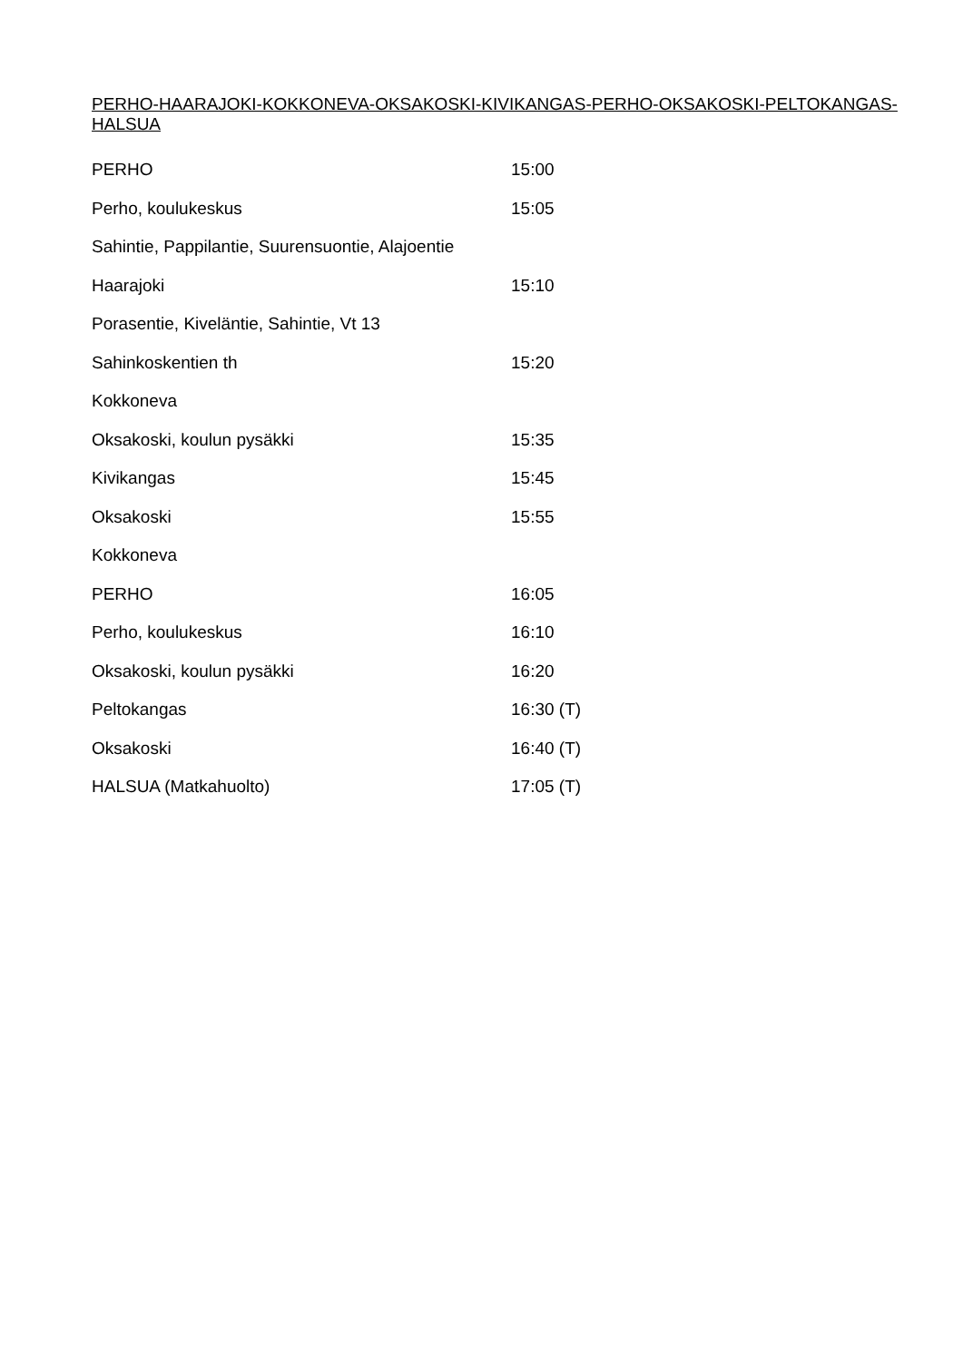PERHO-HAARAJOKI-KOKKONEVA-OKSAKOSKI-KIVIKANGAS-PERHO-OKSAKOSKI-PELTOKANGAS-HALSUA
| PERHO | 15:00 |
| Perho, koulukeskus | 15:05 |
| Sahintie, Pappilantie, Suurensuontie, Alajoentie | |
| Haarajoki | 15:10 |
| Porasentie, Kiveläntie, Sahintie, Vt 13 | |
| Sahinkoskentien th | 15:20 |
| Kokkoneva | |
| Oksakoski, koulun pysäkki | 15:35 |
| Kivikangas | 15:45 |
| Oksakoski | 15:55 |
| Kokkoneva | |
| PERHO | 16:05 |
| Perho, koulukeskus | 16:10 |
| Oksakoski, koulun pysäkki | 16:20 |
| Peltokangas | 16:30 (T) |
| Oksakoski | 16:40 (T) |
| HALSUA (Matkahuolto) | 17:05 (T) |